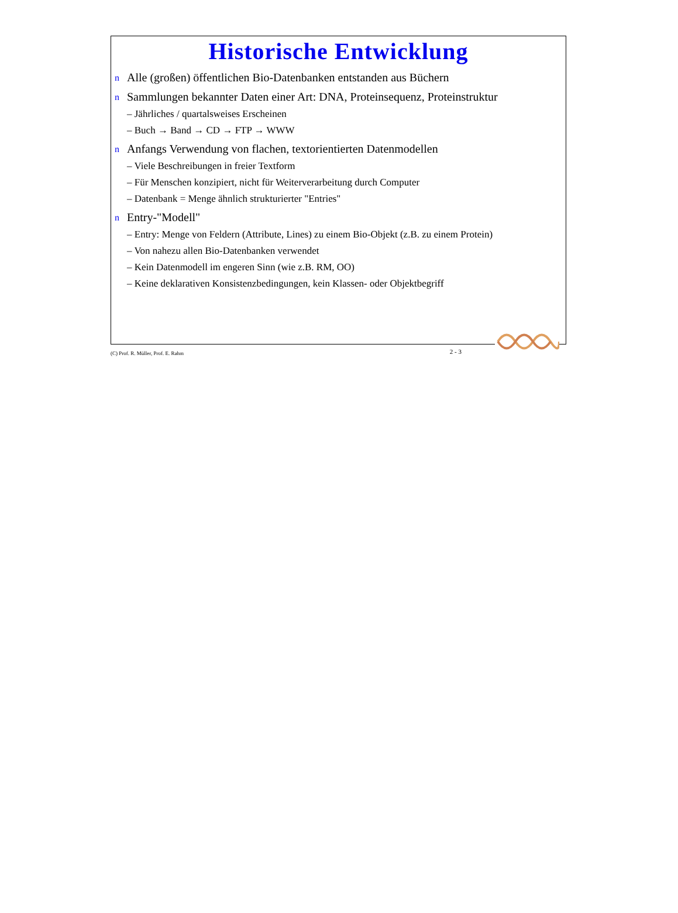Historische Entwicklung
n Alle (großen) öffentlichen Bio-Datenbanken entstanden aus Büchern
n Sammlungen bekannter Daten einer Art: DNA, Proteinsequenz, Proteinstruktur
– Jährliches / quartalsweises Erscheinen
– Buch → Band → CD → FTP → WWW
n Anfangs Verwendung von flachen, textorientierten Datenmodellen
– Viele Beschreibungen in freier Textform
– Für Menschen konzipiert, nicht für Weiterverarbeitung durch Computer
– Datenbank = Menge ähnlich strukturierter "Entries"
n Entry-"Modell"
– Entry: Menge von Feldern (Attribute, Lines) zu einem Bio-Objekt (z.B. zu einem Protein)
– Von nahezu allen Bio-Datenbanken verwendet
– Kein Datenmodell im engeren Sinn (wie z.B. RM, OO)
– Keine deklarativen Konsistenzbedingungen, kein Klassen- oder Objektbegriff
(C) Prof. R. Müller, Prof. E. Rahm 2 - 3